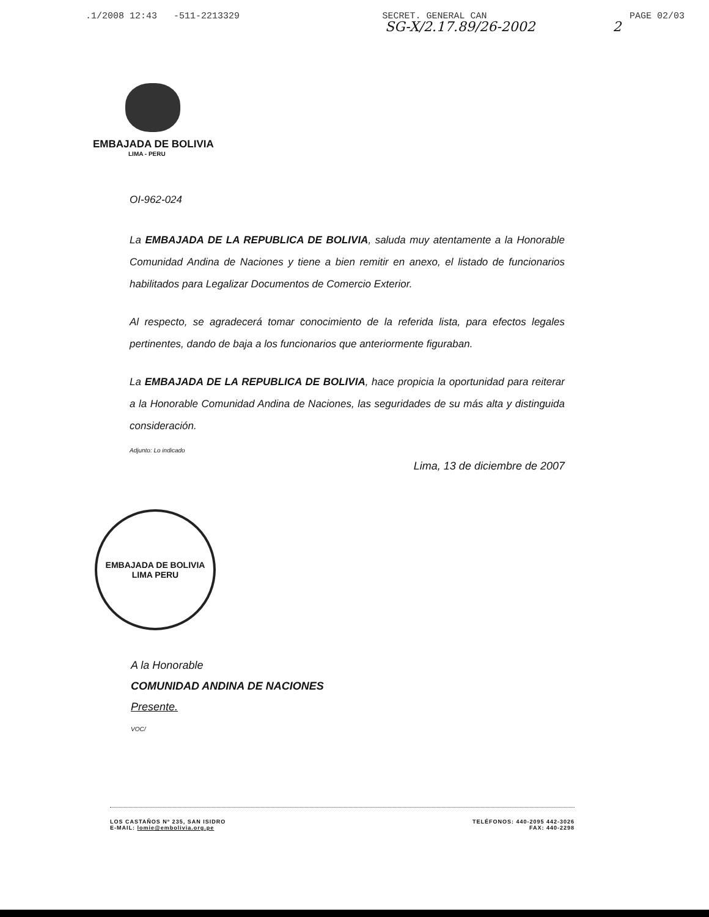.1/2008 12:43 -511-2213329 SECRET. GENERAL CAN PAGE 02/03
SG-X/2.17.89/26-2002 2
EMBAJADA DE BOLIVIA
LIMA - PERU
OI-962-024
La EMBAJADA DE LA REPUBLICA DE BOLIVIA, saluda muy atentamente a la Honorable Comunidad Andina de Naciones y tiene a bien remitir en anexo, el listado de funcionarios habilitados para Legalizar Documentos de Comercio Exterior.
Al respecto, se agradecerá tomar conocimiento de la referida lista, para efectos legales pertinentes, dando de baja a los funcionarios que anteriormente figuraban.
La EMBAJADA DE LA REPUBLICA DE BOLIVIA, hace propicia la oportunidad para reiterar a la Honorable Comunidad Andina de Naciones, las seguridades de su más alta y distinguida consideración.
Adjunto: Lo indicado
Lima, 13 de diciembre de 2007
EMBAJADA DE BOLIVIA
LIMA PERU
A la Honorable
COMUNIDAD ANDINA DE NACIONES
Presente.
VOC/
LOS CASTAÑOS Nº 235, SAN ISIDRO
E-MAIL: lomie@embolivia.org.pe
TELÉFONOS: 440-2095 442-3026
FAX: 440-2298